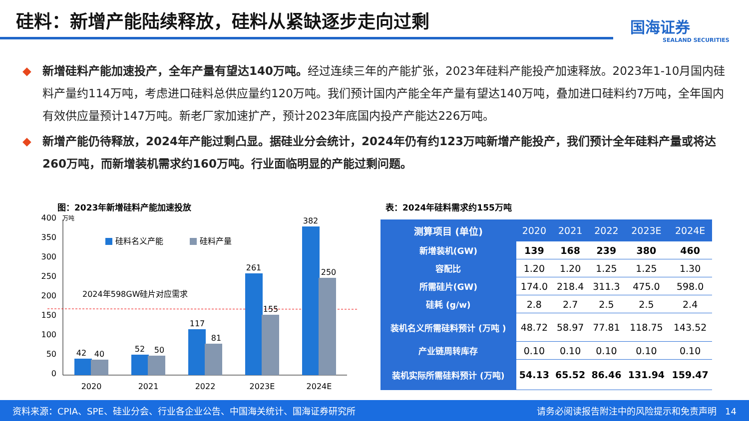硅料：新增产能陆续释放，硅料从紧缺逐步走向过剩
国海证券
SEALAND SECURITIES
◆ 新增硅料产能加速投产，全年产量有望达140万吨。经过连续三年的产能扩张，2023年硅料产能投产加速释放。2023年1-10月国内硅料产量约114万吨，考虑进口硅料总供应量约120万吨。我们预计国内产能全年产量有望达140万吨，叠加进口硅料约7万吨，全年国内有效供应量预计147万吨。新老厂家加速扩产，预计2023年底国内投产产能达226万吨。
◆ 新增产能仍待释放，2024年产能过剩凸显。据硅业分会统计，2024年仍有约123万吨新增产能投产，我们预计全年硅料产量或将达260万吨，而新增装机需求约160万吨。行业面临明显的产能过剩问题。
图：2023年新增硅料产能加速投放 表：2024年硅料需求约155万吨
400
350
300
250
200
150
100
50
0
万吨
硅料名义产能
硅料产量
2024年598GW硅片对应需求
42
40
52
50
117
81
261
155
382
250
2020
2021
2022
2023E
2024E
| 测算项目 (单位) | 2020 | 2021 | 2022 | 2023E | 2024E |
| --- | --- | --- | --- | --- | --- |
| 新增装机(GW) | 139 | 168 | 239 | 380 | 460 |
| 容配比 | 1.20 | 1.20 | 1.25 | 1.25 | 1.30 |
| 所需硅片(GW) | 174.0 | 218.4 | 311.3 | 475.0 | 598.0 |
| 硅耗 (g/w) | 2.8 | 2.7 | 2.5 | 2.5 | 2.4 |
| 装机名义所需硅料预计 (万吨 ) | 48.72 | 58.97 | 77.81 | 118.75 | 143.52 |
| 产业链周转库存 | 0.10 | 0.10 | 0.10 | 0.10 | 0.10 |
| 装机实际所需硅料预计 (万吨) | 54.13 | 65.52 | 86.46 | 131.94 | 159.47 |
资料来源：CPIA、SPE、硅业分会、行业各企业公告、中国海关统计、国海证券研究所 请务必阅读报告附注中的风险提示和免责声明 14